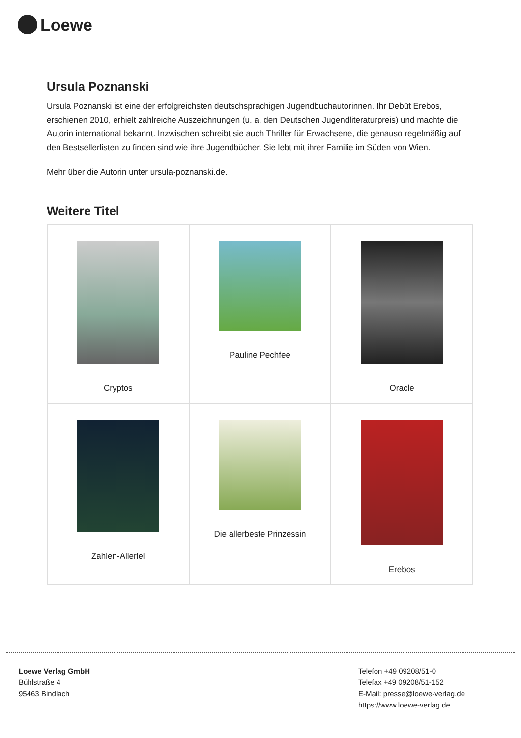Loewe
Ursula Poznanski
Ursula Poznanski ist eine der erfolgreichsten deutschsprachigen Jugendbuchautorinnen. Ihr Debüt Erebos, erschienen 2010, erhielt zahlreiche Auszeichnungen (u. a. den Deutschen Jugendliteraturpreis) und machte die Autorin international bekannt. Inzwischen schreibt sie auch Thriller für Erwachsene, die genauso regelmäßig auf den Bestsellerlisten zu finden sind wie ihre Jugendbücher. Sie lebt mit ihrer Familie im Süden von Wien.
Mehr über die Autorin unter ursula-poznanski.de.
Weitere Titel
| Cryptos | Pauline Pechfee | Oracle |
| Zahlen-Allerlei | Die allerbeste Prinzessin | Erebos |
Loewe Verlag GmbH
Bühlstraße 4
95463 Bindlach
Telefon +49 09208/51-0
Telefax +49 09208/51-152
E-Mail: presse@loewe-verlag.de
https://www.loewe-verlag.de